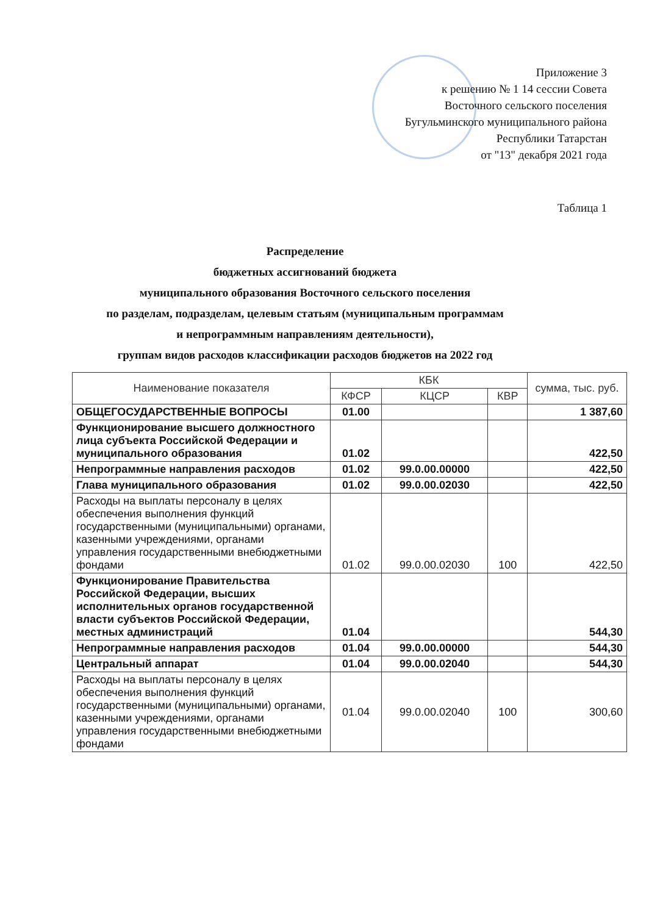Приложение 3
к решению № 1 14 сессии Совета
Восточного сельского поселения
Бугульминского муниципального района
Республики Татарстан
от "13" декабря 2021 года
Таблица 1
Распределение
бюджетных ассигнований бюджета
муниципального образования Восточного сельского поселения
по разделам, подразделам, целевым статьям (муниципальным программам
и непрограммным направлениям деятельности),
группам видов расходов классификации расходов бюджетов на 2022 год
| Наименование показателя | КБК | | | сумма, тыс. руб. |
| --- | --- | --- | --- | --- |
| | КФСР | КЦСР | КВР | |
| ОБЩЕГОСУДАРСТВЕННЫЕ ВОПРОСЫ | 01.00 | | | 1 387,60 |
| Функционирование высшего должностного лица субъекта Российской Федерации и муниципального образования | 01.02 | | | 422,50 |
| Непрограммные направления расходов | 01.02 | 99.0.00.00000 | | 422,50 |
| Глава муниципального образования | 01.02 | 99.0.00.02030 | | 422,50 |
| Расходы на выплаты персоналу в целях обеспечения выполнения функций государственными (муниципальными) органами, казенными учреждениями, органами управления государственными внебюджетными фондами | 01.02 | 99.0.00.02030 | 100 | 422,50 |
| Функционирование Правительства Российской Федерации, высших исполнительных органов государственной власти субъектов Российской Федерации, местных администраций | 01.04 | | | 544,30 |
| Непрограммные направления расходов | 01.04 | 99.0.00.00000 | | 544,30 |
| Центральный аппарат | 01.04 | 99.0.00.02040 | | 544,30 |
| Расходы на выплаты персоналу в целях обеспечения выполнения функций государственными (муниципальными) органами, казенными учреждениями, органами управления государственными внебюджетными фондами | 01.04 | 99.0.00.02040 | 100 | 300,60 |